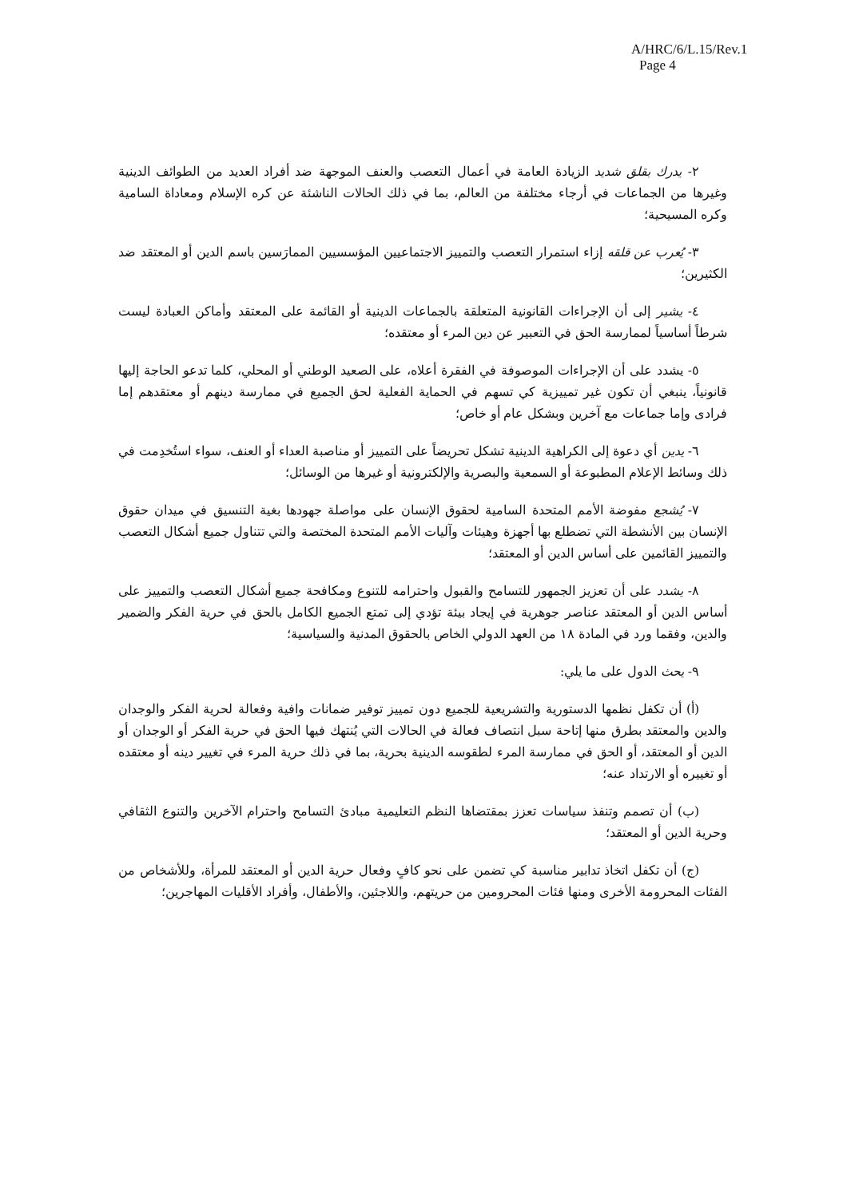A/HRC/6/L.15/Rev.1
Page 4
٢- يدرك بقلق شديد الزيادة العامة في أعمال التعصب والعنف الموجهة ضد أفراد العديد من الطوائف الدينية وغيرها من الجماعات في أرجاء مختلفة من العالم، بما في ذلك الحالات الناشئة عن كره الإسلام ومعاداة السامية وكره المسيحية؛
٣- يُعرب عن قلقه إزاء استمرار التعصب والتمييز الاجتماعيين المؤسسيين الممارَسين باسم الدين أو المعتقد ضد الكثيرين؛
٤- يشير إلى أن الإجراءات القانونية المتعلقة بالجماعات الدينية أو القائمة على المعتقد وأماكن العبادة ليست شرطاً أساسياً لممارسة الحق في التعبير عن دين المرء أو معتقده؛
٥- يشدد على أن الإجراءات الموصوفة في الفقرة أعلاه، على الصعيد الوطني أو المحلي، كلما تدعو الحاجة إليها قانونياً، ينبغي أن تكون غير تمييزية كي تسهم في الحماية الفعلية لحق الجميع في ممارسة دينهم أو معتقدهم إما فرادى وإما جماعات مع آخرين وبشكل عام أو خاص؛
٦- يدين أي دعوة إلى الكراهية الدينية تشكل تحريضاً على التمييز أو مناصبة العداء أو العنف، سواء استُخدِمت في ذلك وسائط الإعلام المطبوعة أو السمعية والبصرية والإلكترونية أو غيرها من الوسائل؛
٧- يُشجع مفوضة الأمم المتحدة السامية لحقوق الإنسان على مواصلة جهودها بغية التنسيق في ميدان حقوق الإنسان بين الأنشطة التي تضطلع بها أجهزة وهيئات وآليات الأمم المتحدة المختصة والتي تتناول جميع أشكال التعصب والتمييز القائمين على أساس الدين أو المعتقد؛
٨- يشدد على أن تعزيز الجمهور للتسامح والقبول واحترامه للتنوع ومكافحة جميع أشكال التعصب والتمييز على أساس الدين أو المعتقد عناصر جوهرية في إيجاد بيئة تؤدي إلى تمتع الجميع الكامل بالحق في حرية الفكر والضمير والدين، وفقما ورد في المادة ١٨ من العهد الدولي الخاص بالحقوق المدنية والسياسية؛
٩- يحث الدول على ما يلي:
(أ) أن تكفل نظمها الدستورية والتشريعية للجميع دون تمييز توفير ضمانات وافية وفعالة لحرية الفكر والوجدان والدين والمعتقد بطرق منها إتاحة سبل انتصاف فعالة في الحالات التي يُنتهك فيها الحق في حرية الفكر أو الوجدان أو الدين أو المعتقد، أو الحق في ممارسة المرء لطقوسه الدينية بحرية، بما في ذلك حرية المرء في تغيير دينه أو معتقده أو تغييره أو الارتداد عنه؛
(ب) أن تصمم وتنفذ سياسات تعزز بمقتضاها النظم التعليمية مبادئ التسامح واحترام الآخرين والتنوع الثقافي وحرية الدين أو المعتقد؛
(ج) أن تكفل اتخاذ تدابير مناسبة كي تضمن على نحو كافٍ وفعال حرية الدين أو المعتقد للمرأة، وللأشخاص من الفئات المحرومة الأخرى ومنها فئات المحرومين من حريتهم، واللاجئين، والأطفال، وأفراد الأقليات المهاجرين؛